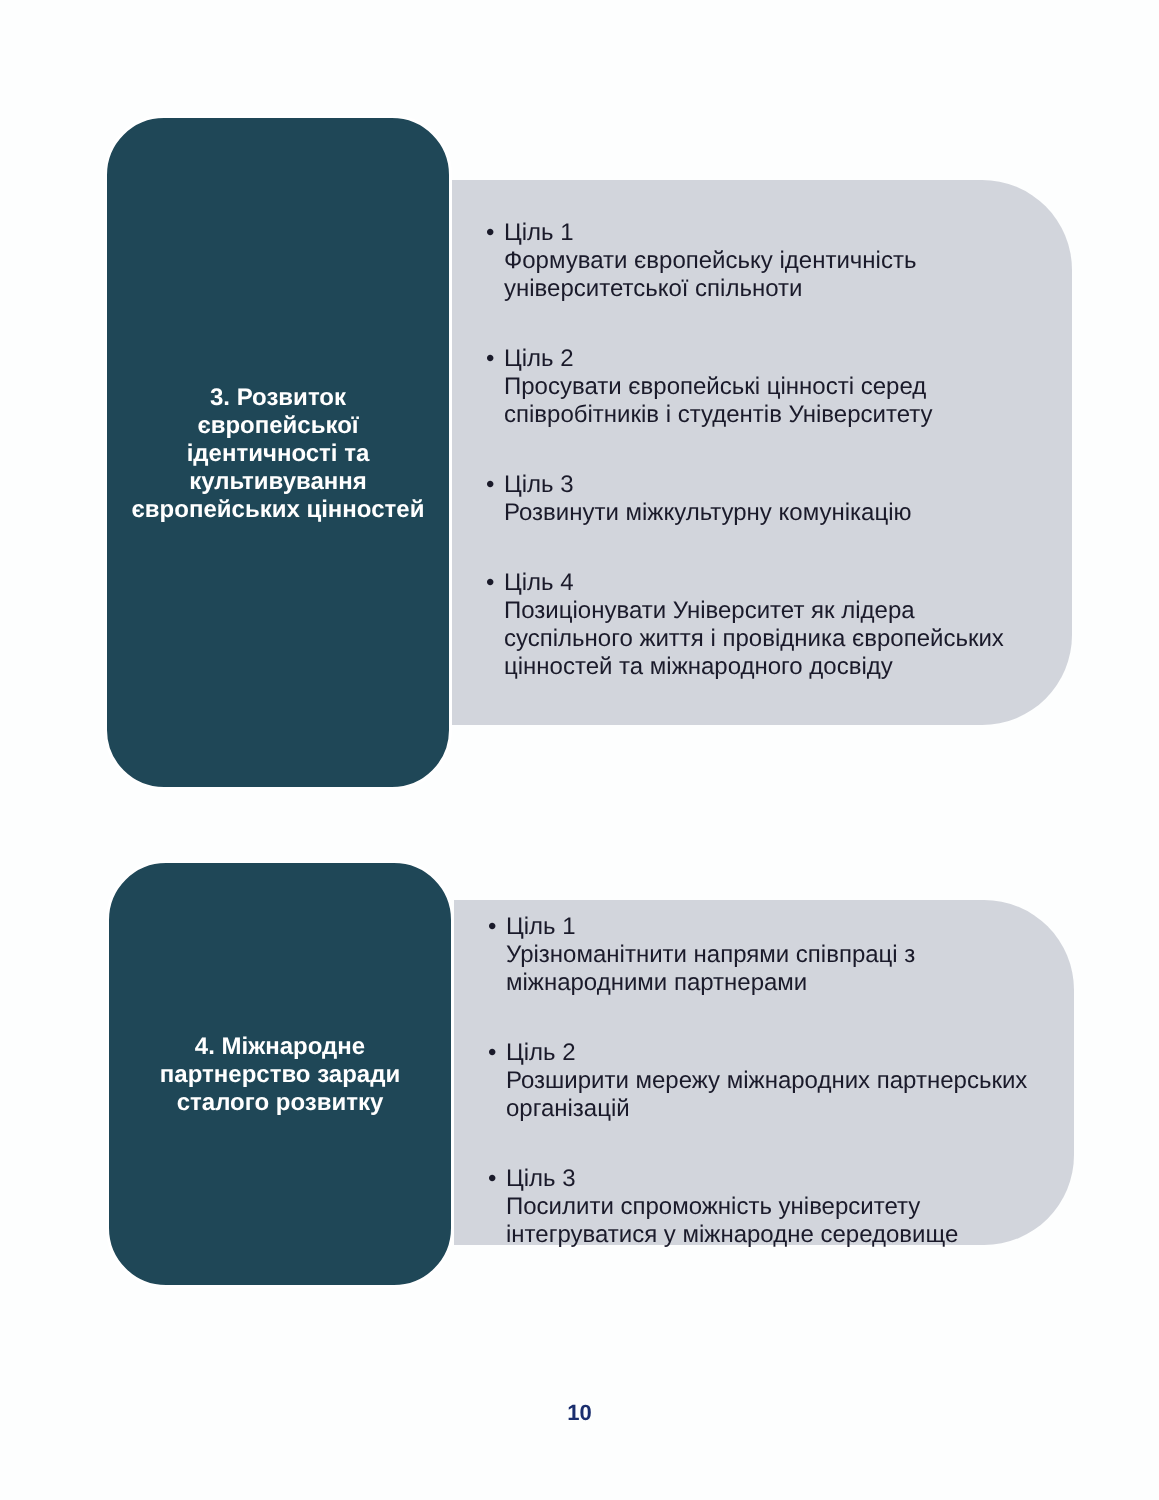• Ціль 1
Формувати європейську ідентичність університетської спільноти
• Ціль 2
Просувати європейські цінності серед співробітників і студентів Університету
• Ціль 3
Розвинути міжкультурну комунікацію
• Ціль 4
Позиціонувати Університет як лідера суспільного життя і провідника європейських цінностей та міжнародного досвіду
3. Розвиток європейської ідентичності та культивування європейських цінностей
• Ціль 1
Урізноманітнити напрями співпраці з міжнародними партнерами
• Ціль 2
Розширити мережу міжнародних партнерських організацій
• Ціль 3
Посилити спроможність університету інтегруватися у міжнародне середовище
4. Міжнародне партнерство заради сталого розвитку
10